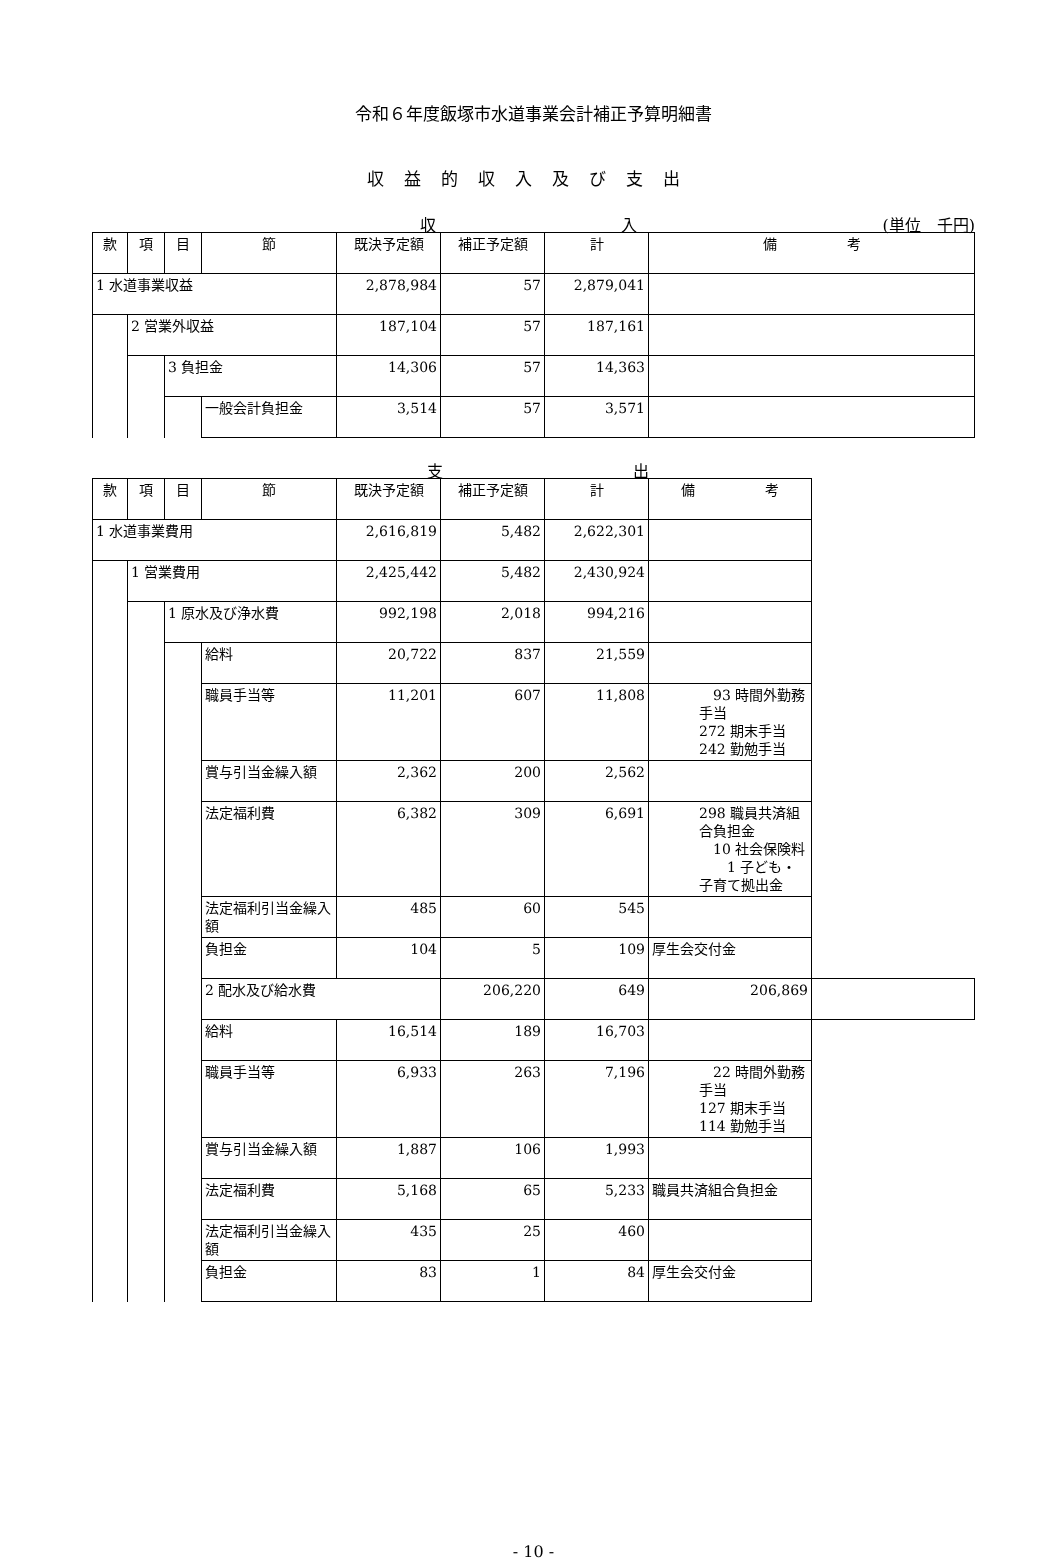令和６年度飯塚市水道事業会計補正予算明細書
収益的収入及び支出
収 入 (単位　千円)
| 款 | 項 | 目 | 節 | 既決予定額 | 補正予定額 | 計 | 備 考 |
| --- | --- | --- | --- | --- | --- | --- | --- |
| 1 水道事業収益 | | | | 2,878,984 | 57 | 2,879,041 | |
| | 2 営業外収益 | | | 187,104 | 57 | 187,161 | |
| | | 3 負担金 | | 14,306 | 57 | 14,363 | |
| | | | 一般会計負担金 | 3,514 | 57 | 3,571 | |
支 出
| 款 | 項 | 目 | 節 | 既決予定額 | 補正予定額 | 計 | 備 考 | |
| --- | --- | --- | --- | --- | --- | --- | --- | --- |
| 1 水道事業費用 | | | | 2,616,819 | 5,482 | 2,622,301 | | |
| | 1 営業費用 | | | 2,425,442 | 5,482 | 2,430,924 | | |
| | | 1 原水及び浄水費 | | 992,198 | 2,018 | 994,216 | | |
| | | | 給料 | 20,722 | 837 | 21,559 | | |
| | | | 職員手当等 | 11,201 | 607 | 11,808 | 93 時間外勤務手当 272 期末手当 242 勤勉手当 | |
| | | | 賞与引当金繰入額 | 2,362 | 200 | 2,562 | | |
| | | | 法定福利費 | 6,382 | 309 | 6,691 | 298 職員共済組合負担金 10 社会保険料 1 子ども・子育て拠出金 | |
| | | | 法定福利引当金繰入額 | 485 | 60 | 545 | | |
| | | | 負担金 | 104 | 5 | 109 | 厚生会交付金 | |
| | | | 2 配水及び給水費 | | 206,220 | 649 | 206,869 | |
| | | | 給料 | 16,514 | 189 | 16,703 | | |
| | | | 職員手当等 | 6,933 | 263 | 7,196 | 22 時間外勤務手当 127 期末手当 114 勤勉手当 | |
| | | | 賞与引当金繰入額 | 1,887 | 106 | 1,993 | | |
| | | | 法定福利費 | 5,168 | 65 | 5,233 | 職員共済組合負担金 | |
| | | | 法定福利引当金繰入額 | 435 | 25 | 460 | | |
| | | | 負担金 | 83 | 1 | 84 | 厚生会交付金 | |
- 10 -